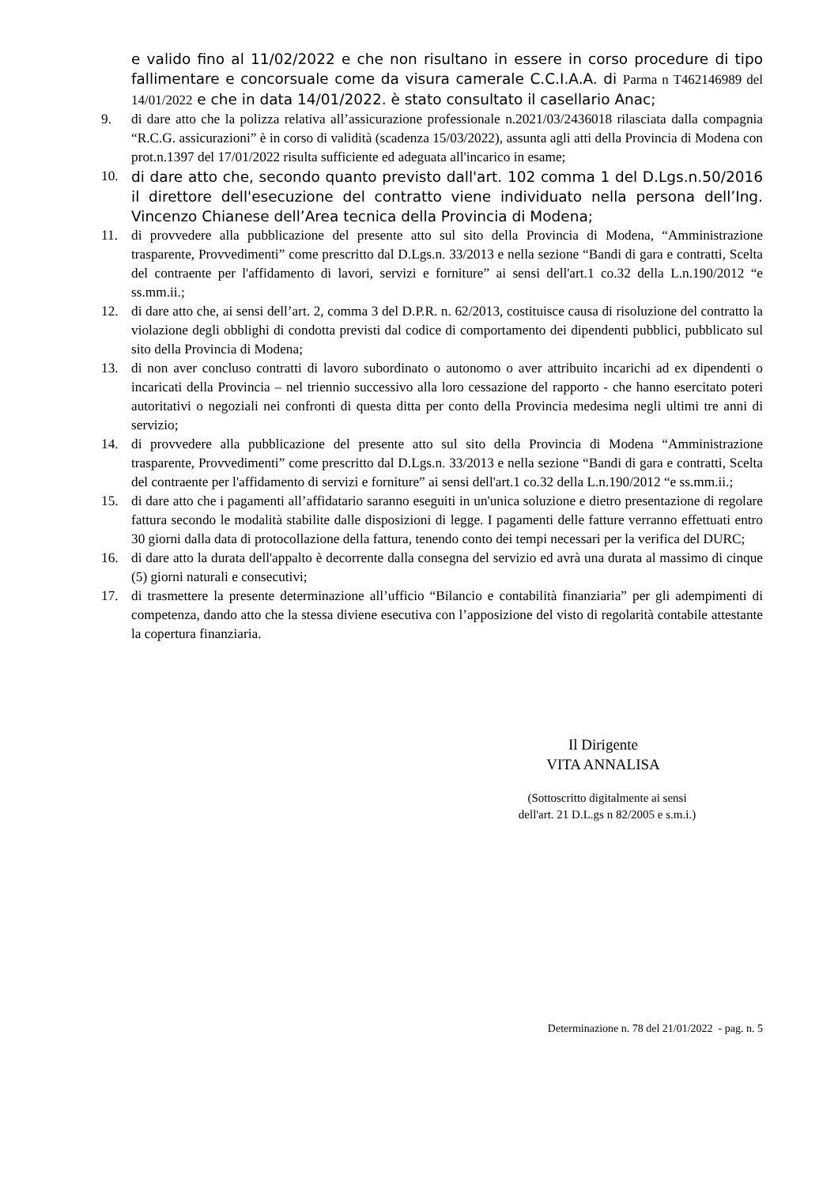e valido fino al 11/02/2022 e che non risultano in essere in corso procedure di tipo fallimentare e concorsuale come da visura camerale C.C.I.A.A. di Parma n T462146989 del 14/01/2022 e che in data 14/01/2022. è stato consultato il casellario Anac;
9. di dare atto che la polizza relativa all’assicurazione professionale n.2021/03/2436018 rilasciata dalla compagnia “R.C.G. assicurazioni” è in corso di validità (scadenza 15/03/2022), assunta agli atti della Provincia di Modena con prot.n.1397 del 17/01/2022 risulta sufficiente ed adeguata all'incarico in esame;
10.
di dare atto che, secondo quanto previsto dall'art. 102 comma 1 del D.Lgs.n.50/2016 il direttore dell'esecuzione del contratto viene individuato nella persona dell’Ing. Vincenzo Chianese dell’Area tecnica della Provincia di Modena;
11. di provvedere alla pubblicazione del presente atto sul sito della Provincia di Modena, “Amministrazione trasparente, Provvedimenti” come prescritto dal D.Lgs.n. 33/2013 e nella sezione “Bandi di gara e contratti, Scelta del contraente per l'affidamento di lavori, servizi e forniture” ai sensi dell'art.1 co.32 della L.n.190/2012 “e ss.mm.ii.;
12. di dare atto che, ai sensi dell’art. 2, comma 3 del D.P.R. n. 62/2013, costituisce causa di risoluzione del contratto la violazione degli obblighi di condotta previsti dal codice di comportamento dei dipendenti pubblici, pubblicato sul sito della Provincia di Modena;
13. di non aver concluso contratti di lavoro subordinato o autonomo o aver attribuito incarichi ad ex dipendenti o incaricati della Provincia – nel triennio successivo alla loro cessazione del rapporto - che hanno esercitato poteri autoritativi o negoziali nei confronti di questa ditta per conto della Provincia medesima negli ultimi tre anni di servizio;
14. di provvedere alla pubblicazione del presente atto sul sito della Provincia di Modena “Amministrazione trasparente, Provvedimenti” come prescritto dal D.Lgs.n. 33/2013 e nella sezione “Bandi di gara e contratti, Scelta del contraente per l'affidamento di servizi e forniture” ai sensi dell'art.1 co.32 della L.n.190/2012 “e ss.mm.ii.;
15. di dare atto che i pagamenti all’affidatario saranno eseguiti in un'unica soluzione e dietro presentazione di regolare fattura secondo le modalità stabilite dalle disposizioni di legge. I pagamenti delle fatture verranno effettuati entro 30 giorni dalla data di protocollazione della fattura, tenendo conto dei tempi necessari per la verifica del DURC;
16. di dare atto la durata dell'appalto è decorrente dalla consegna del servizio ed avrà una durata al massimo di cinque (5) giorni naturali e consecutivi;
17. di trasmettere la presente determinazione all’ufficio “Bilancio e contabilità finanziaria” per gli adempimenti di competenza, dando atto che la stessa diviene esecutiva con l’apposizione del visto di regolarità contabile attestante la copertura finanziaria.
Il Dirigente
VITA ANNALISA
(Sottoscritto digitalmente ai sensi
dell'art. 21 D.L.gs n 82/2005 e s.m.i.)
Determinazione n. 78 del 21/01/2022 - pag. n. 5